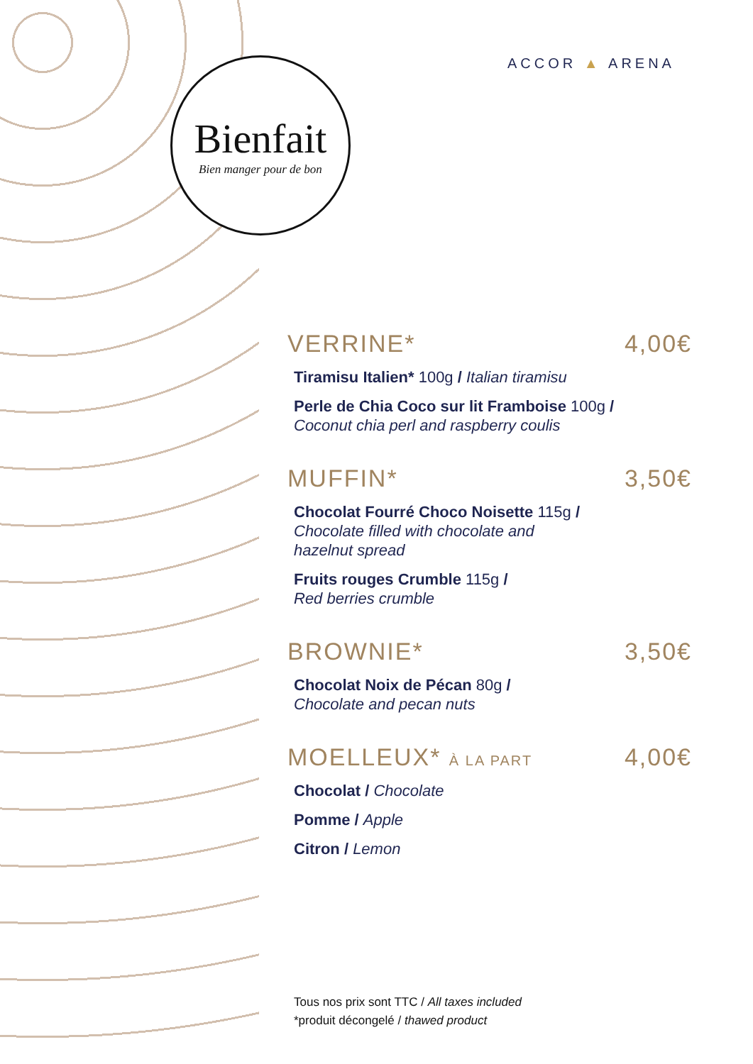Bienfait
Bien manger pour de bon
ACCOR ▲ ARENA
VERRINE* 4,00€
Tiramisu Italien* 100g / Italian tiramisu
Perle de Chia Coco sur lit Framboise 100g /
Coconut chia perl and raspberry coulis
MUFFIN* 3,50€
Chocolat Fourré Choco Noisette 115g /
Chocolate filled with chocolate and
hazelnut spread
Fruits rouges Crumble 115g /
Red berries crumble
BROWNIE* 3,50€
Chocolat Noix de Pécan 80g /
Chocolate and pecan nuts
MOELLEUX* À LA PART 4,00€
Chocolat / Chocolate
Pomme / Apple
Citron / Lemon
Tous nos prix sont TTC / All taxes included
*produit décongelé / thawed product